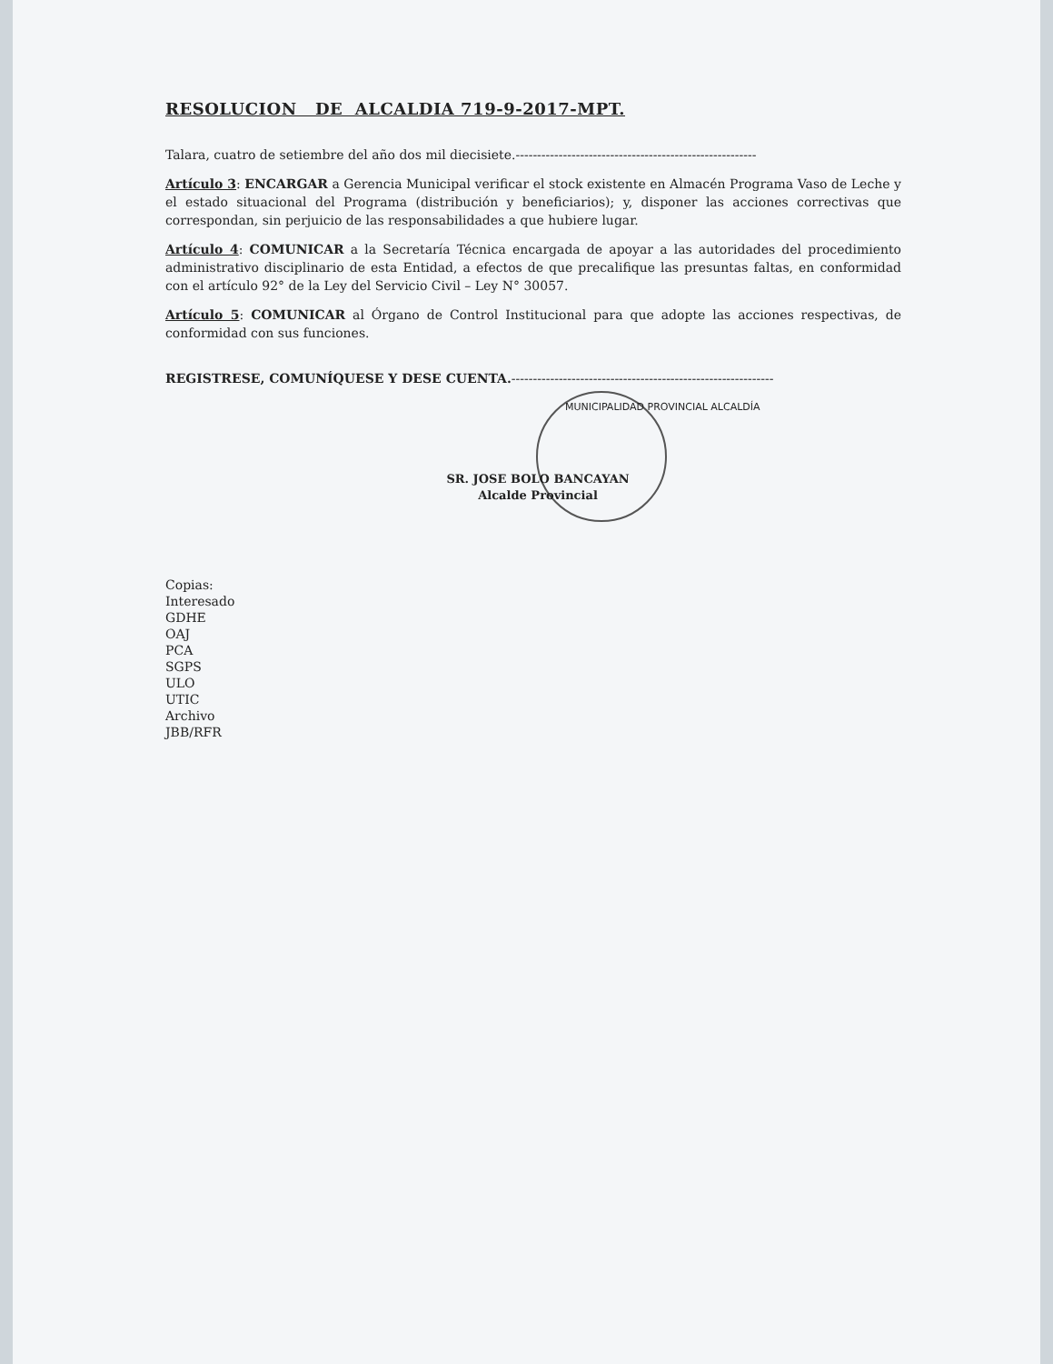RESOLUCION DE ALCALDIA 719-9-2017-MPT.
Talara, cuatro de setiembre del año dos mil diecisiete.--------------------------------------------------------
Artículo 3: ENCARGAR a Gerencia Municipal verificar el stock existente en Almacén Programa Vaso de Leche y el estado situacional del Programa (distribución y beneficiarios); y, disponer las acciones correctivas que correspondan, sin perjuicio de las responsabilidades a que hubiere lugar.
Artículo 4: COMUNICAR a la Secretaría Técnica encargada de apoyar a las autoridades del procedimiento administrativo disciplinario de esta Entidad, a efectos de que precalifique las presuntas faltas, en conformidad con el artículo 92° de la Ley del Servicio Civil – Ley N° 30057.
Artículo 5: COMUNICAR al Órgano de Control Institucional para que adopte las acciones respectivas, de conformidad con sus funciones.
REGISTRESE, COMUNÍQUESE Y DESE CUENTA.-------------------------------------------------------------
MUNICIPALIDAD PROVINCIAL ALCALDÍA
SR. JOSE BOLO BANCAYAN
Alcalde Provincial
Copias:
Interesado
GDHE
OAJ
PCA
SGPS
ULO
UTIC
Archivo
JBB/RFR